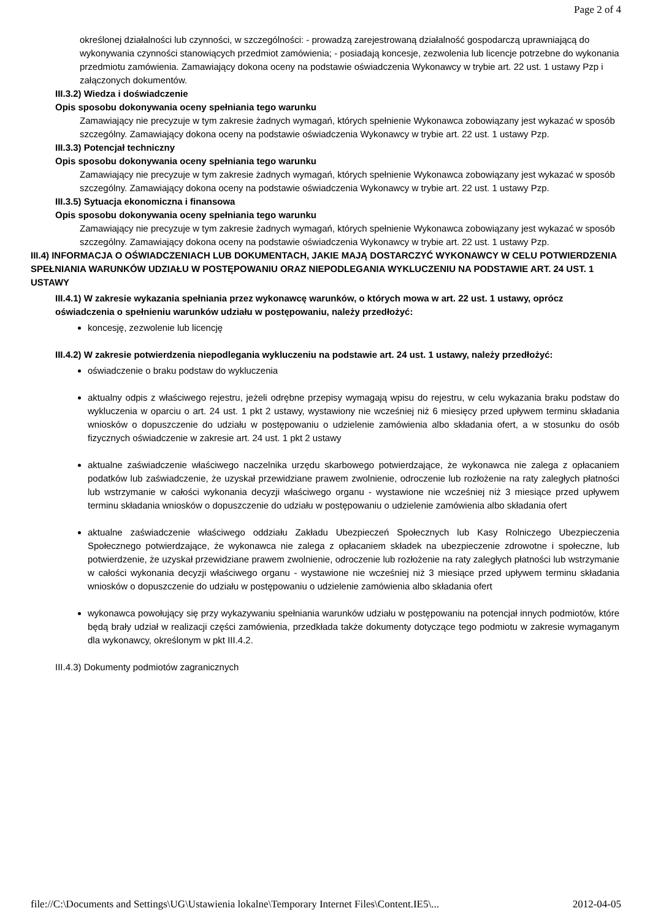Page 2 of 4
określonej działalności lub czynności, w szczególności: - prowadzą zarejestrowaną działalność gospodarczą uprawniającą do wykonywania czynności stanowiących przedmiot zamówienia; - posiadają koncesje, zezwolenia lub licencje potrzebne do wykonania przedmiotu zamówienia. Zamawiający dokona oceny na podstawie oświadczenia Wykonawcy w trybie art. 22 ust. 1 ustawy Pzp i załączonych dokumentów.
III.3.2) Wiedza i doświadczenie
Opis sposobu dokonywania oceny spełniania tego warunku
Zamawiający nie precyzuje w tym zakresie żadnych wymagań, których spełnienie Wykonawca zobowiązany jest wykazać w sposób szczególny. Zamawiający dokona oceny na podstawie oświadczenia Wykonawcy w trybie art. 22 ust. 1 ustawy Pzp.
III.3.3) Potencjał techniczny
Opis sposobu dokonywania oceny spełniania tego warunku
Zamawiający nie precyzuje w tym zakresie żadnych wymagań, których spełnienie Wykonawca zobowiązany jest wykazać w sposób szczególny. Zamawiający dokona oceny na podstawie oświadczenia Wykonawcy w trybie art. 22 ust. 1 ustawy Pzp.
III.3.5) Sytuacja ekonomiczna i finansowa
Opis sposobu dokonywania oceny spełniania tego warunku
Zamawiający nie precyzuje w tym zakresie żadnych wymagań, których spełnienie Wykonawca zobowiązany jest wykazać w sposób szczególny. Zamawiający dokona oceny na podstawie oświadczenia Wykonawcy w trybie art. 22 ust. 1 ustawy Pzp.
III.4) INFORMACJA O OŚWIADCZENIACH LUB DOKUMENTACH, JAKIE MAJĄ DOSTARCZYĆ WYKONAWCY W CELU POTWIERDZENIA SPEŁNIANIA WARUNKÓW UDZIAŁU W POSTĘPOWANIU ORAZ NIEPODLEGANIA WYKLUCZENIU NA PODSTAWIE ART. 24 UST. 1 USTAWY
III.4.1) W zakresie wykazania spełniania przez wykonawcę warunków, o których mowa w art. 22 ust. 1 ustawy, oprócz oświadczenia o spełnieniu warunków udziału w postępowaniu, należy przedłożyć:
koncesję, zezwolenie lub licencję
III.4.2) W zakresie potwierdzenia niepodlegania wykluczeniu na podstawie art. 24 ust. 1 ustawy, należy przedłożyć:
oświadczenie o braku podstaw do wykluczenia
aktualny odpis z właściwego rejestru, jeżeli odrębne przepisy wymagają wpisu do rejestru, w celu wykazania braku podstaw do wykluczenia w oparciu o art. 24 ust. 1 pkt 2 ustawy, wystawiony nie wcześniej niż 6 miesięcy przed upływem terminu składania wniosków o dopuszczenie do udziału w postępowaniu o udzielenie zamówienia albo składania ofert, a w stosunku do osób fizycznych oświadczenie w zakresie art. 24 ust. 1 pkt 2 ustawy
aktualne zaświadczenie właściwego naczelnika urzędu skarbowego potwierdzające, że wykonawca nie zalega z opłacaniem podatków lub zaświadczenie, że uzyskał przewidziane prawem zwolnienie, odroczenie lub rozłożenie na raty zaległych płatności lub wstrzymanie w całości wykonania decyzji właściwego organu - wystawione nie wcześniej niż 3 miesiące przed upływem terminu składania wniosków o dopuszczenie do udziału w postępowaniu o udzielenie zamówienia albo składania ofert
aktualne zaświadczenie właściwego oddziału Zakładu Ubezpieczeń Społecznych lub Kasy Rolniczego Ubezpieczenia Społecznego potwierdzające, że wykonawca nie zalega z opłacaniem składek na ubezpieczenie zdrowotne i społeczne, lub potwierdzenie, że uzyskał przewidziane prawem zwolnienie, odroczenie lub rozłożenie na raty zaległych płatności lub wstrzymanie w całości wykonania decyzji właściwego organu - wystawione nie wcześniej niż 3 miesiące przed upływem terminu składania wniosków o dopuszczenie do udziału w postępowaniu o udzielenie zamówienia albo składania ofert
wykonawca powołujący się przy wykazywaniu spełniania warunków udziału w postępowaniu na potencjał innych podmiotów, które będą brały udział w realizacji części zamówienia, przedkłada także dokumenty dotyczące tego podmiotu w zakresie wymaganym dla wykonawcy, określonym w pkt III.4.2.
III.4.3) Dokumenty podmiotów zagranicznych
file://C:\Documents and Settings\UG\Ustawienia lokalne\Temporary Internet Files\Content.IE5\... 2012-04-05